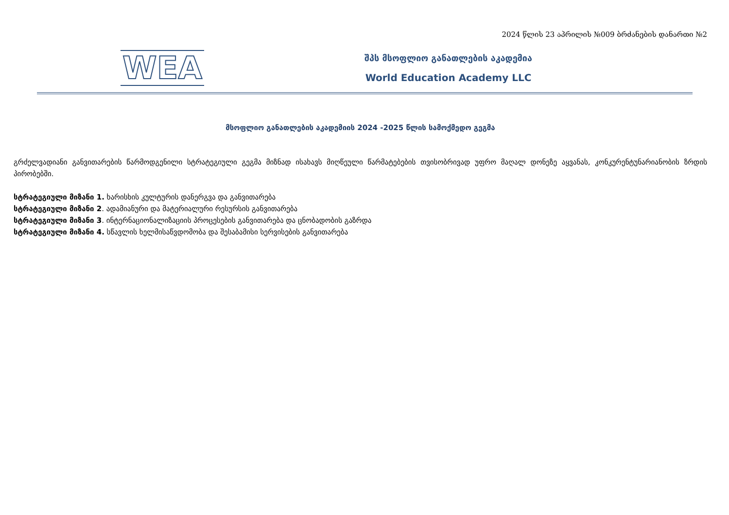2024 წლის 23 აპრილის №009 ბრძანების დანართი №2
WEA
შპს მსოფლიო განათლების აკადემია
World Education Academy LLC
მსოფლიო განათლების აკადემიის 2024 -2025 წლის სამოქმედო გეგმა
გრძელვადიანი განვითარების წარმოდგენილი სტრატეგიული გეგმა მიზნად ისახავს მიღწეული წარმატებების თვისობრივად უფრო მაღალ დონეზე აყვანას, კონკურენტუნარიანობის ზრდის პირობებში.
სტრატეგიული მიზანი 1. ხარისხის კულტურის დანერგვა და განვითარება
სტრატეგიული მიზანი 2. ადამიანური და მატერიალური რესურსის განვითარება
სტრატეგიული მიზანი 3. ინტერნაციონალიზაციის პროცესების განვითარება და ცნობადობის გაზრდა
სტრატეგიული მიზანი 4. სწავლის ხელმისაწვდომობა და შესაბამისი სერვისების განვითარება